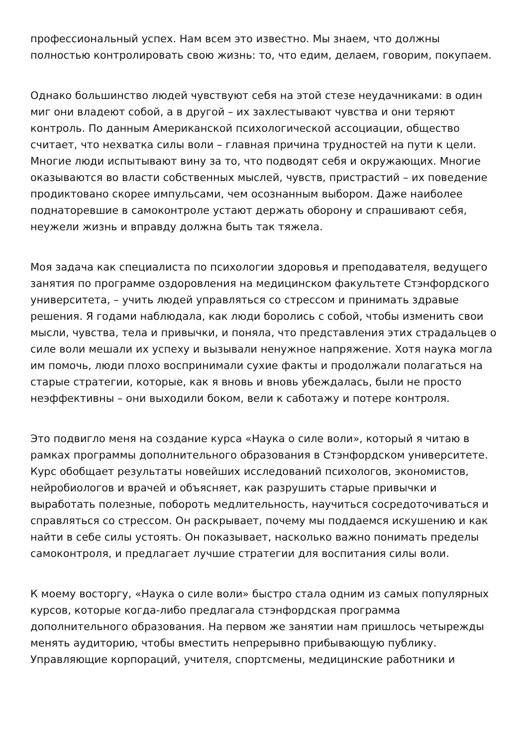профессиональный успех. Нам всем это известно. Мы знаем, что должны полностью контролировать свою жизнь: то, что едим, делаем, говорим, покупаем.
Однако большинство людей чувствуют себя на этой стезе неудачниками: в один миг они владеют собой, а в другой – их захлестывают чувства и они теряют контроль. По данным Американской психологической ассоциации, общество считает, что нехватка силы воли – главная причина трудностей на пути к цели. Многие люди испытывают вину за то, что подводят себя и окружающих. Многие оказываются во власти собственных мыслей, чувств, пристрастий – их поведение продиктовано скорее импульсами, чем осознанным выбором. Даже наиболее поднаторевшие в самоконтроле устают держать оборону и спрашивают себя, неужели жизнь и вправду должна быть так тяжела.
Моя задача как специалиста по психологии здоровья и преподавателя, ведущего занятия по программе оздоровления на медицинском факультете Стэнфордского университета, – учить людей управляться со стрессом и принимать здравые решения. Я годами наблюдала, как люди боролись с собой, чтобы изменить свои мысли, чувства, тела и привычки, и поняла, что представления этих страдальцев о силе воли мешали их успеху и вызывали ненужное напряжение. Хотя наука могла им помочь, люди плохо воспринимали сухие факты и продолжали полагаться на старые стратегии, которые, как я вновь и вновь убеждалась, были не просто неэффективны – они выходили боком, вели к саботажу и потере контроля.
Это подвигло меня на создание курса «Наука о силе воли», который я читаю в рамках программы дополнительного образования в Стэнфордском университете. Курс обобщает результаты новейших исследований психологов, экономистов, нейробиологов и врачей и объясняет, как разрушить старые привычки и выработать полезные, побороть медлительность, научиться сосредоточиваться и справляться со стрессом. Он раскрывает, почему мы поддаемся искушению и как найти в себе силы устоять. Он показывает, насколько важно понимать пределы самоконтроля, и предлагает лучшие стратегии для воспитания силы воли.
К моему восторгу, «Наука о силе воли» быстро стала одним из самых популярных курсов, которые когда-либо предлагала стэнфордская программа дополнительного образования. На первом же занятии нам пришлось четырежды менять аудиторию, чтобы вместить непрерывно прибывающую публику. Управляющие корпораций, учителя, спортсмены, медицинские работники и